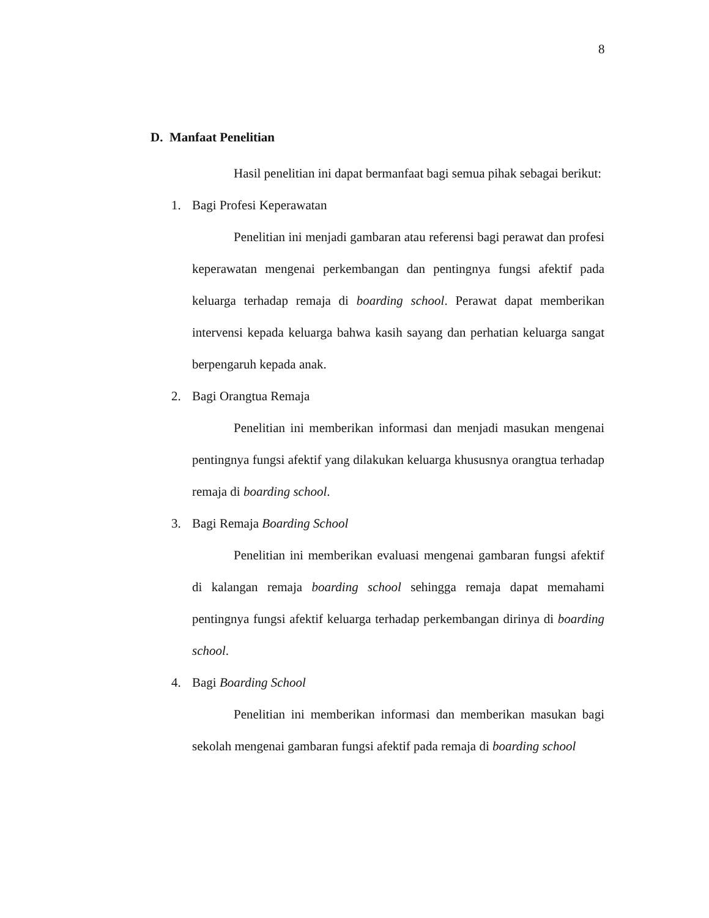8
D. Manfaat Penelitian
Hasil penelitian ini dapat bermanfaat bagi semua pihak sebagai berikut:
1. Bagi Profesi Keperawatan
Penelitian ini menjadi gambaran atau referensi bagi perawat dan profesi keperawatan mengenai perkembangan dan pentingnya fungsi afektif pada keluarga terhadap remaja di boarding school. Perawat dapat memberikan intervensi kepada keluarga bahwa kasih sayang dan perhatian keluarga sangat berpengaruh kepada anak.
2. Bagi Orangtua Remaja
Penelitian ini memberikan informasi dan menjadi masukan mengenai pentingnya fungsi afektif yang dilakukan keluarga khususnya orangtua terhadap remaja di boarding school.
3. Bagi Remaja Boarding School
Penelitian ini memberikan evaluasi mengenai gambaran fungsi afektif di kalangan remaja boarding school sehingga remaja dapat memahami pentingnya fungsi afektif keluarga terhadap perkembangan dirinya di boarding school.
4. Bagi Boarding School
Penelitian ini memberikan informasi dan memberikan masukan bagi sekolah mengenai gambaran fungsi afektif pada remaja di boarding school